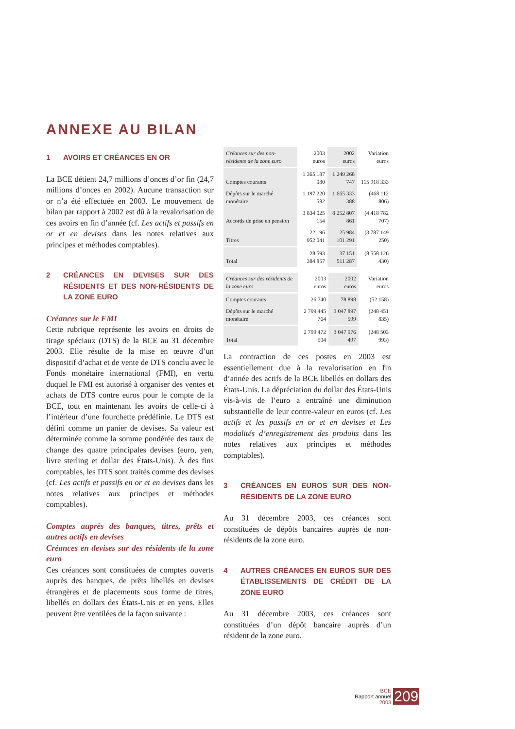ANNEXE AU BILAN
1 AVOIRS ET CRÉANCES EN OR
La BCE détient 24,7 millions d’onces d’or fin (24,7 millions d’onces en 2002). Aucune transaction sur or n’a été effectuée en 2003. Le mouvement de bilan par rapport à 2002 est dû à la revalorisation de ces avoirs en fin d’année (cf. Les actifs et passifs en or et en devises dans les notes relatives aux principes et méthodes comptables).
2 CRÉANCES EN DEVISES SUR DES RÉSIDENTS ET DES NON-RÉSIDENTS DE LA ZONE EURO
Créances sur le FMI
Cette rubrique représente les avoirs en droits de tirage spéciaux (DTS) de la BCE au 31 décembre 2003. Elle résulte de la mise en œuvre d’un dispositif d’achat et de vente de DTS conclu avec le Fonds monétaire international (FMI), en vertu duquel le FMI est autorisé à organiser des ventes et achats de DTS contre euros pour le compte de la BCE, tout en maintenant les avoirs de celle-ci à l’intérieur d’une fourchette prédéfinie. Le DTS est défini comme un panier de devises. Sa valeur est déterminée comme la somme pondérée des taux de change des quatre principales devises (euro, yen, livre sterling et dollar des États-Unis). À des fins comptables, les DTS sont traités comme des devises (cf. Les actifs et passifs en or et en devises dans les notes relatives aux principes et méthodes comptables).
Comptes auprès des banques, titres, prêts et autres actifs en devises
Créances en devises sur des résidents de la zone euro
Ces créances sont constituées de comptes ouverts auprès des banques, de prêts libellés en devises étrangères et de placements sous forme de titres, libellés en dollars des États-Unis et en yens. Elles peuvent être ventilées de la façon suivante :
| Créances sur des non-résidents de la zone euro | 2003 euros | 2002 euros | Variation euros |
| --- | --- | --- | --- |
| Comptes courants | 1 365 187 080 | 1 249 268 747 | 115 918 333 |
| Dépôts sur le marché monétaire | 1 197 220 582 | 1 665 333 388 | (468 112 806) |
| Accords de prise en pension | 3 834 025 154 | 8 252 807 861 | (4 418 782 707) |
| Titres | 22 196 952 041 | 25 984 101 291 | (3 787 149 250) |
| Total | 28 593 384 857 | 37 151 511 287 | (8 558 126 430) |
| Créances sur des résidents de la zone euro | 2003 euros | 2002 euros | Variation euros |
| --- | --- | --- | --- |
| Comptes courants | 26 740 | 78 898 | (52 158) |
| Dépôts sur le marché monétaire | 2 799 445 764 | 3 047 897 599 | (248 451 835) |
| Total | 2 799 472 504 | 3 047 976 497 | (248 503 993) |
La contraction de ces postes en 2003 est essentiellement due à la revalorisation en fin d’année des actifs de la BCE libellés en dollars des États-Unis. La dépréciation du dollar des États-Unis vis-à-vis de l’euro a entraîné une diminution substantielle de leur contre-valeur en euros (cf. Les actifs et les passifs en or et en devises et Les modalités d’enregistrement des produits dans les notes relatives aux principes et méthodes comptables).
3 CRÉANCES EN EUROS SUR DES NON-RÉSIDENTS DE LA ZONE EURO
Au 31 décembre 2003, ces créances sont constituées de dépôts bancaires auprès de non-résidents de la zone euro.
4 AUTRES CRÉANCES EN EUROS SUR DES ÉTABLISSEMENTS DE CRÉDIT DE LA ZONE EURO
Au 31 décembre 2003, ces créances sont constituées d’un dépôt bancaire auprès d’un résident de la zone euro.
BCE
Rapport annuel
2003
209